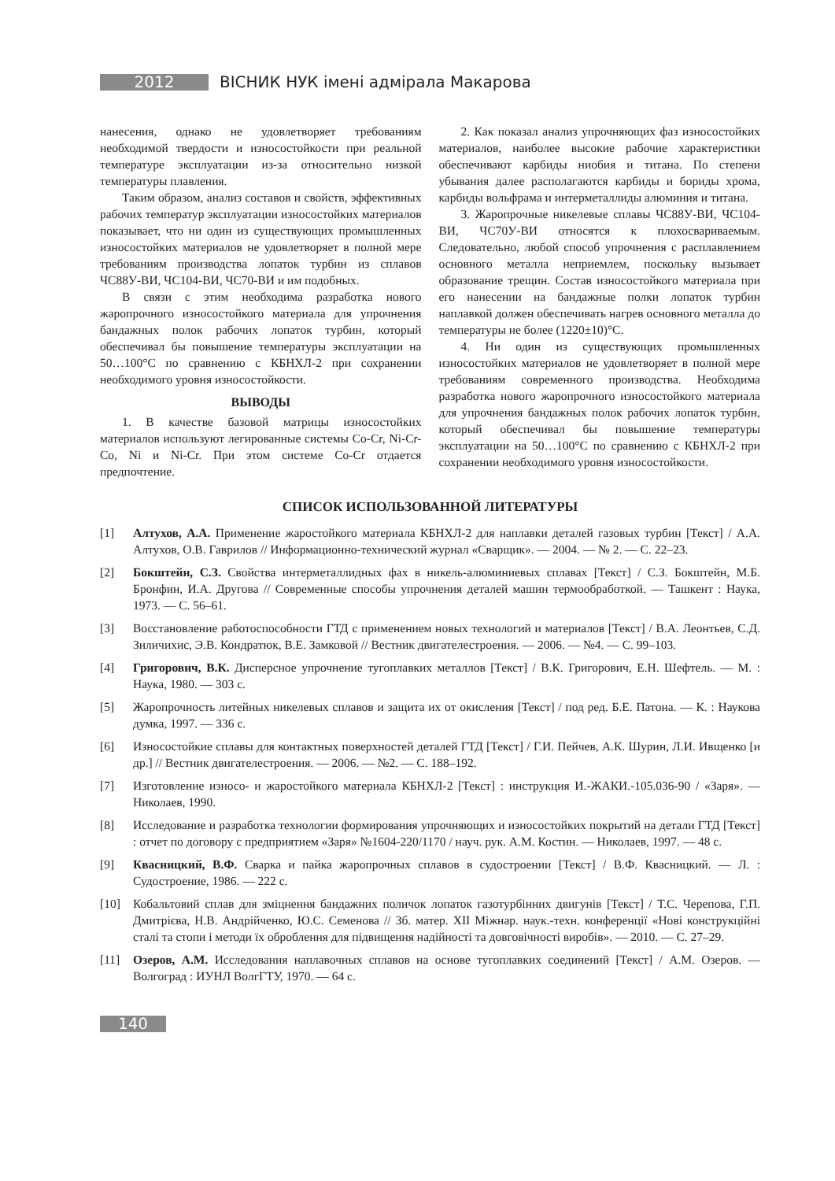2012
ВІСНИК НУК імені адмірала Макарова
нанесения, однако не удовлетворяет требованиям необходимой твердости и износостойкости при реальной температуре эксплуатации из-за относительно низкой температуры плавления.
Таким образом, анализ составов и свойств, эффективных рабочих температур эксплуатации износостойких материалов показывает, что ни один из существующих промышленных износостойких материалов не удовлетворяет в полной мере требованиям производства лопаток турбин из сплавов ЧС88У-ВИ, ЧС104-ВИ, ЧС70-ВИ и им подобных.
В связи с этим необходима разработка нового жаропрочного износостойкого материала для упрочнения бандажных полок рабочих лопаток турбин, который обеспечивал бы повышение температуры эксплуатации на 50…100°С по сравнению с КБНХЛ-2 при сохранении необходимого уровня износостойкости.
ВЫВОДЫ
1. В качестве базовой матрицы износостойких материалов используют легированные системы Co-Cr, Ni-Cr-Co, Ni и Ni-Cr. При этом системе Co-Cr отдается предпочтение.
2. Как показал анализ упрочняющих фаз износостойких материалов, наиболее высокие рабочие характеристики обеспечивают карбиды ниобия и титана. По степени убывания далее располагаются карбиды и бориды хрома, карбиды вольфрама и интерметаллиды алюминия и титана.
3. Жаропрочные никелевые сплавы ЧС88У-ВИ, ЧС104-ВИ, ЧС70У-ВИ относятся к плохосвариваемым. Следовательно, любой способ упрочнения с расплавлением основного металла неприемлем, поскольку вызывает образование трещин. Состав износостойкого материала при его нанесении на бандажные полки лопаток турбин наплавкой должен обеспечивать нагрев основного металла до температуры не более (1220±10)°С.
4. Ни один из существующих промышленных износостойких материалов не удовлетворяет в полной мере требованиям современного производства. Необходима разработка нового жаропрочного износостойкого материала для упрочнения бандажных полок рабочих лопаток турбин, который обеспечивал бы повышение температуры эксплуатации на 50…100°С по сравнению с КБНХЛ-2 при сохранении необходимого уровня износостойкости.
СПИСОК ИСПОЛЬЗОВАННОЙ ЛИТЕРАТУРЫ
[1] Алтухов, А.А. Применение жаростойкого материала КБНХЛ-2 для наплавки деталей газовых турбин [Текст] / А.А. Алтухов, О.В. Гаврилов // Информационно-технический журнал «Сварщик». — 2004. — № 2. — С. 22–23.
[2] Бокштейн, С.З. Свойства интерметаллидных фах в никель-алюминиевых сплавах [Текст] / С.З. Бокштейн, М.Б. Бронфин, И.А. Другова // Современные способы упрочнения деталей машин термообработкой. — Ташкент : Наука, 1973. — С. 56–61.
[3] Восстановление работоспособности ГТД с применением новых технологий и материалов [Текст] / В.А. Леонтьев, С.Д. Зиличихис, Э.В. Кондратюк, В.Е. Замковой // Вестник двигателестроения. — 2006. — №4. — С. 99–103.
[4] Григорович, В.К. Дисперсное упрочнение тугоплавких металлов [Текст] / В.К. Григорович, Е.Н. Шефтель. — М. : Наука, 1980. — 303 с.
[5] Жаропрочность литейных никелевых сплавов и защита их от окисления [Текст] / под ред. Б.Е. Патона. — К. : Наукова думка, 1997. — 336 с.
[6] Износостойкие сплавы для контактных поверхностей деталей ГТД [Текст] / Г.И. Пейчев, А.К. Шурин, Л.И. Ивщенко [и др.] // Вестник двигателестроения. — 2006. — №2. — С. 188–192.
[7] Изготовление износо- и жаростойкого материала КБНХЛ-2 [Текст] : инструкция И.-ЖАКИ.-105.036-90 / «Заря». — Николаев, 1990.
[8] Исследование и разработка технологии формирования упрочняющих и износостойких покрытий на детали ГТД [Текст] : отчет по договору с предприятием «Заря» №1604-220/1170 / науч. рук. А.М. Костин. — Николаев, 1997. — 48 с.
[9] Квасницкий, В.Ф. Сварка и пайка жаропрочных сплавов в судостроении [Текст] / В.Ф. Квасницкий. — Л. : Судостроение, 1986. — 222 с.
[10] Кобальтовий сплав для зміцнення бандажних поличок лопаток газотурбінних двигунів [Текст] / Т.С. Черепова, Г.П. Дмитрієва, Н.В. Андрійченко, Ю.С. Семенова // Зб. матер. XII Міжнар. наук.-техн. конференції «Нові конструкційні сталі та стопи і методи їх оброблення для підвищення надійності та довговічності виробів». — 2010. — С. 27–29.
[11] Озеров, А.М. Исследования наплавочных сплавов на основе тугоплавких соединений [Текст] / А.М. Озеров. — Волгоград : ИУНЛ ВолгГТУ, 1970. — 64 с.
140